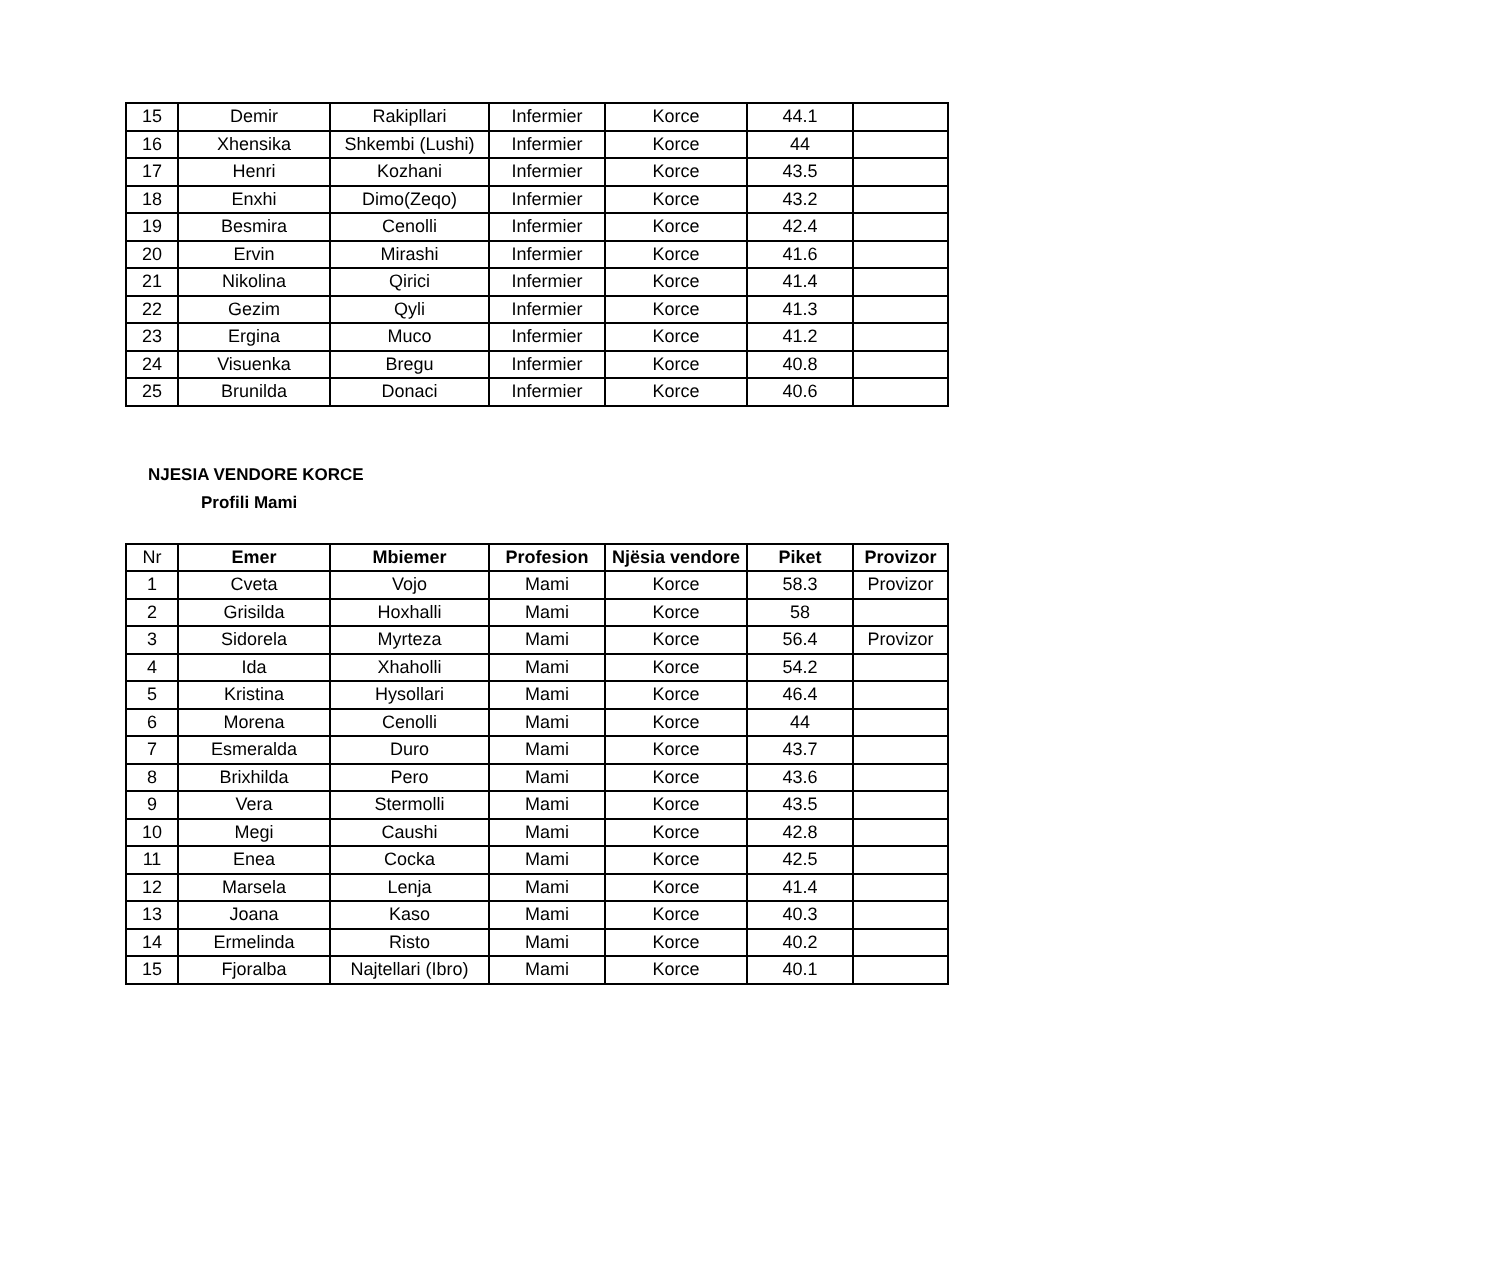| 15 | Demir | Rakipllari | Infermier | Korce | 44.1 | |
| 16 | Xhensika | Shkembi (Lushi) | Infermier | Korce | 44 | |
| 17 | Henri | Kozhani | Infermier | Korce | 43.5 | |
| 18 | Enxhi | Dimo(Zeqo) | Infermier | Korce | 43.2 | |
| 19 | Besmira | Cenolli | Infermier | Korce | 42.4 | |
| 20 | Ervin | Mirashi | Infermier | Korce | 41.6 | |
| 21 | Nikolina | Qirici | Infermier | Korce | 41.4 | |
| 22 | Gezim | Qyli | Infermier | Korce | 41.3 | |
| 23 | Ergina | Muco | Infermier | Korce | 41.2 | |
| 24 | Visuenka | Bregu | Infermier | Korce | 40.8 | |
| 25 | Brunilda | Donaci | Infermier | Korce | 40.6 | |
NJESIA VENDORE KORCE
Profili Mami
| Nr | Emer | Mbiemer | Profesion | Njësia vendore | Piket | Provizor |
| 1 | Cveta | Vojo | Mami | Korce | 58.3 | Provizor |
| 2 | Grisilda | Hoxhalli | Mami | Korce | 58 | |
| 3 | Sidorela | Myrteza | Mami | Korce | 56.4 | Provizor |
| 4 | Ida | Xhaholli | Mami | Korce | 54.2 | |
| 5 | Kristina | Hysollari | Mami | Korce | 46.4 | |
| 6 | Morena | Cenolli | Mami | Korce | 44 | |
| 7 | Esmeralda | Duro | Mami | Korce | 43.7 | |
| 8 | Brixhilda | Pero | Mami | Korce | 43.6 | |
| 9 | Vera | Stermolli | Mami | Korce | 43.5 | |
| 10 | Megi | Caushi | Mami | Korce | 42.8 | |
| 11 | Enea | Cocka | Mami | Korce | 42.5 | |
| 12 | Marsela | Lenja | Mami | Korce | 41.4 | |
| 13 | Joana | Kaso | Mami | Korce | 40.3 | |
| 14 | Ermelinda | Risto | Mami | Korce | 40.2 | |
| 15 | Fjoralba | Najtellari (Ibro) | Mami | Korce | 40.1 | |